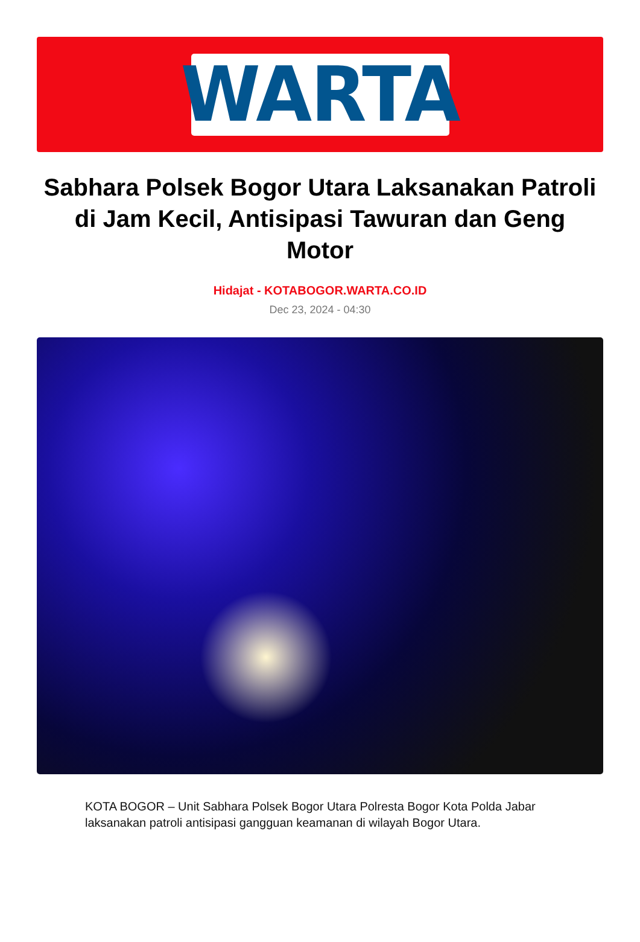WARTA
Sabhara Polsek Bogor Utara Laksanakan Patroli di Jam Kecil, Antisipasi Tawuran dan Geng Motor
Hidajat - KOTABOGOR.WARTA.CO.ID
Dec 23, 2024 - 04:30
KOTA BOGOR – Unit Sabhara Polsek Bogor Utara Polresta Bogor Kota Polda Jabar laksanakan patroli antisipasi gangguan keamanan di wilayah Bogor Utara.